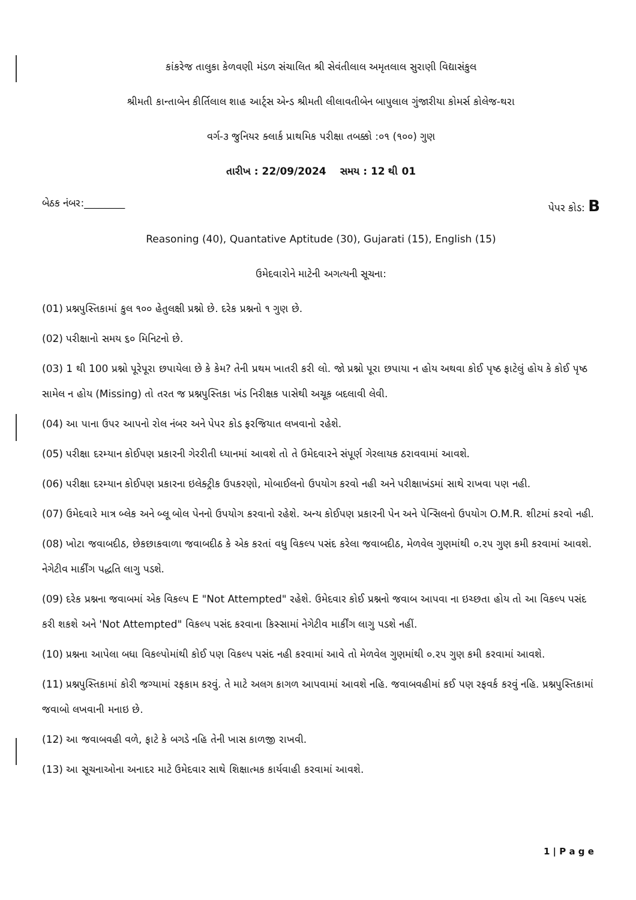કાંકરેજ તાલુકા કેળવણી મંડળ સંચાલિત શ્રી સેવંતીલાલ અમૃતલાલ સુરાણી વિદ્યાસંકુલ
શ્રીમતી કાન્તાબેન કીર્તિલાલ શાહ આર્ટ્સ એન્ડ શ્રીમતી લીલાવતીબેન બાપુલાલ ગુંજારીયા કોમર્સ કોલેજ-થરા
વર્ગ-૩ જુનિયર ક્લાર્ક પ્રાથમિક પરીક્ષા તબક્કો :૦૧ (૧૦૦) ગુણ
તારીખ : 22/09/2024 સમય : 12 થી 01
બેઠક નંબર:________ પેપર કોડ: B
Reasoning (40), Quantative Aptitude (30), Gujarati (15), English (15)
ઉમેદવારોને માટેની અગત્યની સૂચના:
(01) પ્રશ્નપુસ્તિકામાં કુલ ૧૦૦ હેતુલક્ષી પ્રશ્નો છે. દરેક પ્રશ્નનો ૧ ગુણ છે.
(02) પરીક્ષાનો સમય ૬૦ મિનિટનો છે.
(03) 1 થી 100 પ્રશ્નો પૂરેપૂરા છપાયેલા છે કે કેમ? તેની પ્રથમ ખાતરી કરી લો. જો પ્રશ્નો પૂરા છપાયા ન હોય અથવા કોઈ પૃષ્ઠ ફાટેલું હોય કે કોઈ પૃષ્ઠ સામેલ ન હોય (Missing) તો તરત જ પ્રશ્નપુસ્તિકા ખંડ નિરીક્ષક પાસેથી અચૂક બદલાવી લેવી.
(04) આ પાના ઉપર આપનો રોલ નંબર અને પેપર કોડ ફરજિયાત લખવાનો રહેશે.
(05) પરીક્ષા દરમ્યાન કોઈપણ પ્રકારની ગેરરીતી ધ્યાનમાં આવશે તો તે ઉમેદવારને સંપૂર્ણ ગેરલાયક ઠરાવવામાં આવશે.
(06) પરીક્ષા દરમ્યાન કોઈપણ પ્રકારના ઇલેક્ટ્રીક ઉપકરણો, મોબાઈલનો ઉપયોગ કરવો નહી અને પરીક્ષાખંડમાં સાથે રાખવા પણ નહી.
(07) ઉમેદવારે માત્ર બ્લેક અને બ્લૂ બોલ પેનનો ઉપયોગ કરવાનો રહેશે. અન્ય કોઈપણ પ્રકારની પેન અને પેન્સિલનો ઉપયોગ O.M.R. શીટમાં કરવો નહી.
(08) ખોટા જવાબદીઠ, છેકછાકવાળા જવાબદીઠ કે એક કરતાં વધુ વિકલ્પ પસંદ કરેલા જવાબદીઠ, મેળવેલ ગુણમાંથી ૦.૨૫ ગુણ કમી કરવામાં આવશે. નેગેટીવ માર્કીંગ પદ્ધતિ લાગુ પડશે.
(09) દરેક પ્રશ્નના જવાબમાં એક વિકલ્પ E "Not Attempted" રહેશે. ઉમેદવાર કોઈ પ્રશ્નનો જવાબ આપવા ના ઇચ્છતા હોય તો આ વિકલ્પ પસંદ કરી શકશે અને 'Not Attempted" વિકલ્પ પસંદ કરવાના કિસ્સામાં નેગેટીવ માર્કીંગ લાગુ પડશે નહીં.
(10) પ્રશ્નના આપેલા બધા વિકલ્પોમાંથી કોઈ પણ વિકલ્પ પસંદ નહી કરવામાં આવે તો મેળવેલ ગુણમાંથી ૦.૨૫ ગુણ કમી કરવામાં આવશે.
(11) પ્રશ્નપુસ્તિકામાં કોરી જગ્યામાં રફકામ કરવું. તે માટે અલગ કાગળ આપવામાં આવશે નહિ. જવાબવહીમાં કઈ પણ રફવર્ક કરવું નહિ. પ્રશ્નપુસ્તિકામાં જવાબો લખવાની મનાઇ છે.
(12) આ જવાબવહી વળે, ફાટે કે બગડે નહિ તેની ખાસ કાળજી રાખવી.
(13) આ સૂચનાઓના અનાદર માટે ઉમેદવાર સાથે શિક્ષાત્મક કાર્યવાહી કરવામાં આવશે.
1 | P a g e